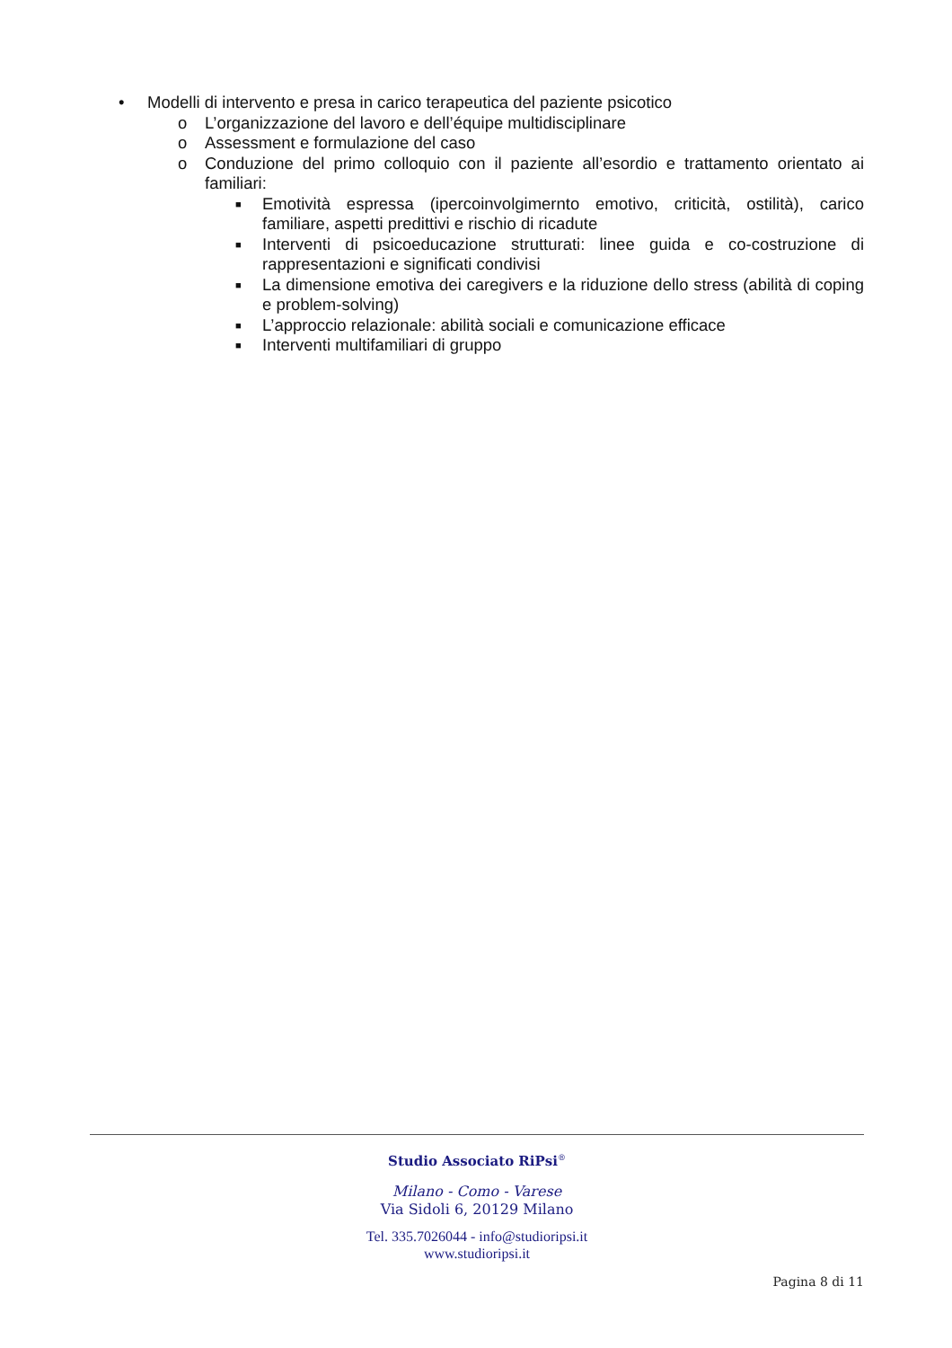• Modelli di intervento e presa in carico terapeutica del paziente psicotico
o L’organizzazione del lavoro e dell’équipe multidisciplinare
o Assessment e formulazione del caso
o Conduzione del primo colloquio con il paziente all’esordio e trattamento orientato ai familiari:
■ Emotività espressa (ipercoinvolgimernto emotivo, criticità, ostilità), carico familiare, aspetti predittivi e rischio di ricadute
■ Interventi di psicoeducazione strutturati: linee guida e co-costruzione di rappresentazioni e significati condivisi
■ La dimensione emotiva dei caregivers e la riduzione dello stress (abilità di coping e problem-solving)
■ L’approccio relazionale: abilità sociali e comunicazione efficace
■ Interventi multifamiliari di gruppo
Studio Associato RiPsi<sup>®</sup>
Milano - Como - Varese
Via Sidoli 6, 20129 Milano
Tel. 335.7026044 - info@studioripsi.it
www.studioripsi.it
Pagina 8 di 11